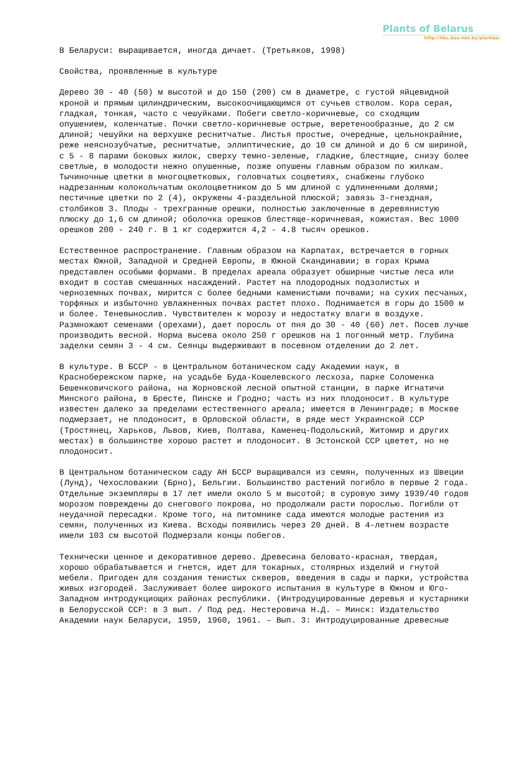Plants of Belarus
http://hbc.bas-net.by/plantae/
В Беларуси: выращивается, иногда дичает. (Третьяков, 1998)
Свойства, проявленные в культуре
Дерево 30 - 40 (50) м высотой и до 150 (200) см в диаметре, с густой яйцевидной кроной и прямым цилиндрическим, высокоочищающимся от сучьев стволом. Кора серая, гладкая, тонкая, часто с чешуйками. Побеги светло-коричневые, со сходящим опушением, коленчатые. Почки светло-коричневые острые, веретенообразные, до 2 см длиной; чешуйки на верхушке реснитчатые. Листья простые, очередные, цельнокрайние, реже неяснозубчатые, реснитчатые, эллиптические, до 10 см длиной и до 6 см шириной, с 5 - 8 парами боковых жилок, сверху темно-зеленые, гладкие, блестящие, снизу более светлые, в молодости нежно опушенные, позже опушены главным образом по жилкам. Тычиночные цветки в многоцветковых, головчатых соцветиях, снабжены глубоко надрезанным колокольчатым околоцветником до 5 мм длиной с удлиненными долями; пестичные цветки по 2 (4), окружены 4-раздельной плюской; завязь 3-гнездная, столбиков 3. Плоды - трехгранные орешки, полностью заключенные в деревянистую плюску до 1,6 см длиной; оболочка орешков блестяще-коричневая, кожистая. Вес 1000 орешков 200 - 240 г. В 1 кг содержится 4,2 - 4.8 тысяч орешков.
Естественное распространение. Главным образом на Карпатах, встречается в горных местах Южной, Западной и Средней Европы, в Южной Скандинавии; в горах Крыма представлен особыми формами. В пределах ареала образует обширные чистые леса или входит в состав смешанных насаждений. Растет на плодородных подзолистых и черноземных почвах, мирится с более бедными каменистыми почвами; на сухих песчаных, торфяных и избыточно увлажненных почвах растет плохо. Поднимается в горы до 1500 м и более. Теневынослив. Чувствителен к морозу и недостатку влаги в воздухе. Размножают семенами (орехами), дает поросль от пня до 30 - 40 (60) лет. Посев лучше производить весной. Норма высева около 250 г орешков на 1 погонный метр. Глубина заделки семян 3 - 4 см. Сеянцы выдерживают в посевном отделении до 2 лет.
В культуре. В БССР - в Центральном ботаническом саду Академии наук, в Краснобережском парке, на усадьбе Буда-Кошелевского лесхоза, парке Соломенка Бешенковичского района, на Жорновской лесной опытной станции, в парке Игнатичи Минского района, в Бресте, Пинске и Гродно; часть из них плодоносит. В культуре известен далеко за пределами естественного ареала; имеется в Ленинграде; в Москве подмерзает, не плодоносит, в Орловской области, в ряде мест Украинской ССР (Тростянец, Харьков, Львов, Киев, Полтава, Каменец-Подольский, Житомир и других местах) в большинстве хорошо растет и плодоносит. В Эстонской ССР цветет, но не плодоносит.
В Центральном ботаническом саду АН БССР выращивался из семян, полученных из Швеции (Лунд), Чехословакии (Брно), Бельгии. Большинство растений погибло в первые 2 года. Отдельные экземпляры в 17 лет имели около 5 м высотой; в суровую зиму 1939/40 годов морозом повреждены до снегового покрова, но продолжали расти порослью. Погибли от неудачной пересадки. Кроме того, на питомнике сада имеются молодые растения из семян, полученных из Киева. Всходы появились через 20 дней. В 4-летнем возрасте имели 103 см высотой Подмерзали концы побегов.
Технически ценное и декоративное дерево. Древесина беловато-красная, твердая, хорошо обрабатывается и гнется, идет для токарных, столярных изделий и гнутой мебели. Пригоден для создания тенистых скверов, введения в сады и парки, устройства живых изгородей. Заслуживает более широкого испытания в культуре в Южном и Юго-Западном интродукциощих районах республики. (Интродуцированные деревья и кустарники в Белорусской ССР: в 3 вып. / Под ред. Нестеровича Н.Д. – Минск: Издательство Академии наук Беларуси, 1959, 1960, 1961. – Вып. 3: Интродуцированные древесные